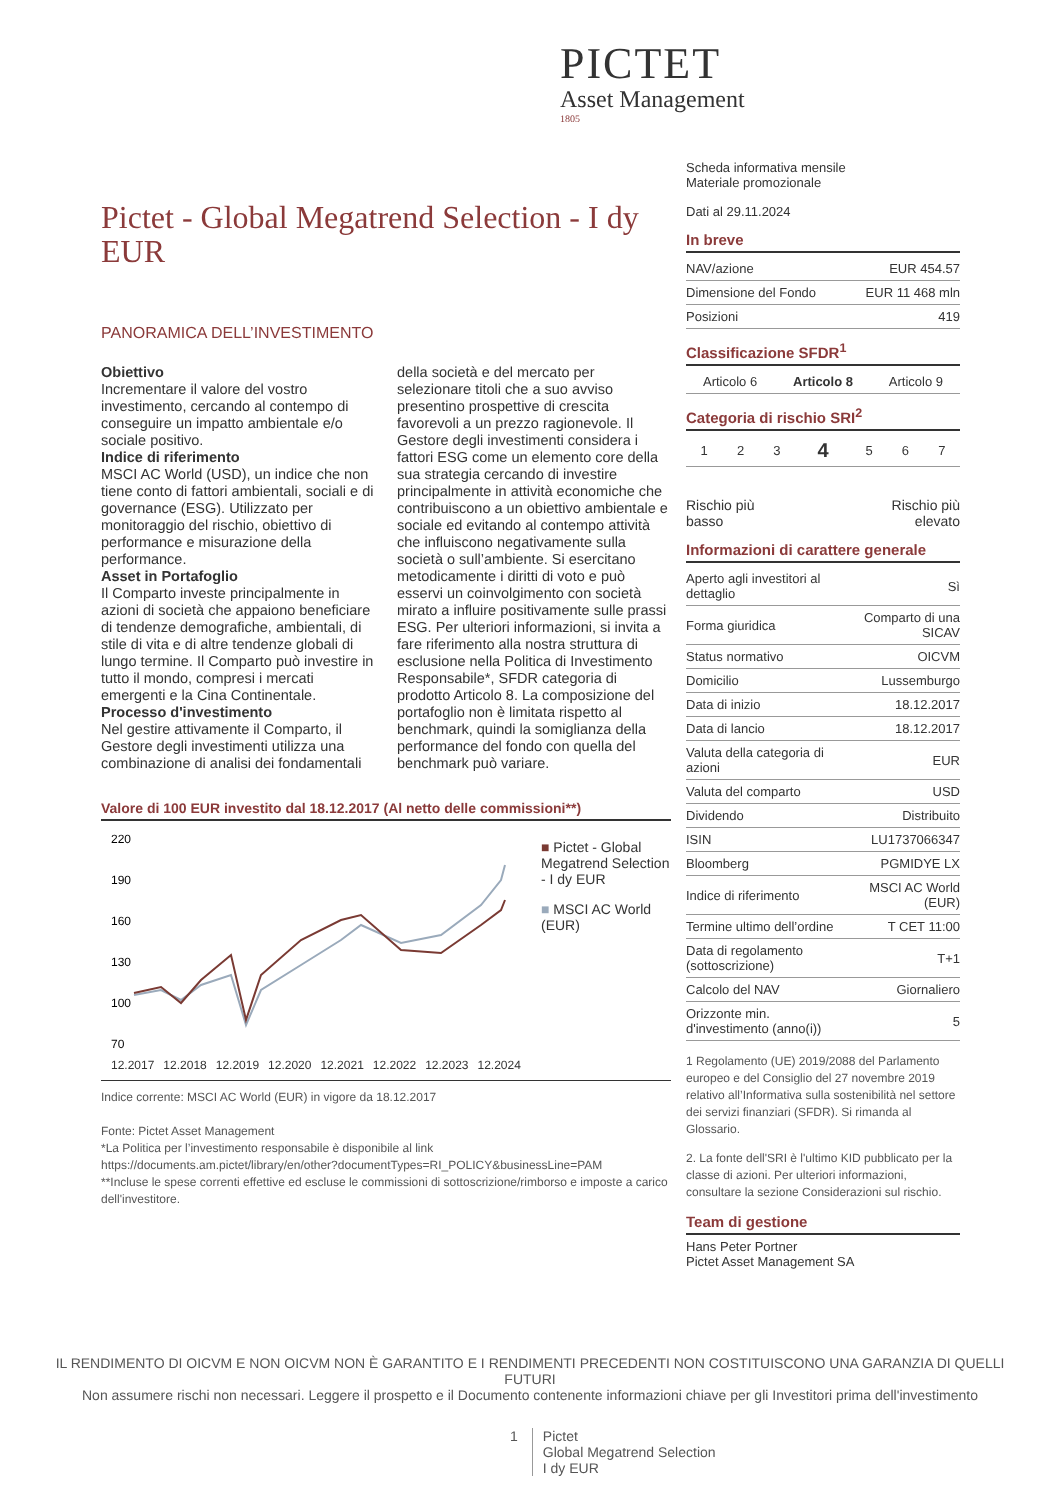PICTET
Asset Management
1805
Scheda informativa mensile
Materiale promozionale
Dati al 29.11.2024
In breve
| NAV/azione | EUR 454.57 |
| Dimensione del Fondo | EUR 11 468 mln |
| Posizioni | 419 |
Classificazione SFDR<sup>1</sup>
| Articolo 6 | Articolo 8 | Articolo 9 |
Categoria di rischio SRI<sup>2</sup>
| 1 | 2 | 3 | 4 | 5 | 6 | 7 |
Rischio più
basso Rischio più
elevato
Informazioni di carattere generale
| Aperto agli investitori al dettaglio | Sì |
| Forma giuridica | Comparto di una SICAV |
| Status normativo | OICVM |
| Domicilio | Lussemburgo |
| Data di inizio | 18.12.2017 |
| Data di lancio | 18.12.2017 |
| Valuta della categoria di azioni | EUR |
| Valuta del comparto | USD |
| Dividendo | Distribuito |
| ISIN | LU1737066347 |
| Bloomberg | PGMIDYE LX |
| Indice di riferimento | MSCI AC World (EUR) |
| Termine ultimo dell’ordine | T CET 11:00 |
| Data di regolamento (sottoscrizione) | T+1 |
| Calcolo del NAV | Giornaliero |
| Orizzonte min. d'investimento (anno(i)) | 5 |
1 Regolamento (UE) 2019/2088 del Parlamento europeo e del Consiglio del 27 novembre 2019 relativo all’Informativa sulla sostenibilità nel settore dei servizi finanziari (SFDR). Si rimanda al Glossario.
2. La fonte dell'SRI è l'ultimo KID pubblicato per la classe di azioni. Per ulteriori informazioni, consultare la sezione Considerazioni sul rischio.
Team di gestione
Hans Peter Portner
Pictet Asset Management SA
Pictet - Global Megatrend Selection - I dy EUR
PANORAMICA DELL’INVESTIMENTO
Obiettivo
Incrementare il valore del vostro investimento, cercando al contempo di conseguire un impatto ambientale e/o sociale positivo.
Indice di riferimento
MSCI AC World (USD), un indice che non tiene conto di fattori ambientali, sociali e di governance (ESG). Utilizzato per monitoraggio del rischio, obiettivo di performance e misurazione della performance.
Asset in Portafoglio
Il Comparto investe principalmente in azioni di società che appaiono beneficiare di tendenze demografiche, ambientali, di stile di vita e di altre tendenze globali di lungo termine. Il Comparto può investire in tutto il mondo, compresi i mercati emergenti e la Cina Continentale.
Processo d'investimento
Nel gestire attivamente il Comparto, il Gestore degli investimenti utilizza una combinazione di analisi dei fondamentali della società e del mercato per selezionare titoli che a suo avviso presentino prospettive di crescita favorevoli a un prezzo ragionevole. Il Gestore degli investimenti considera i fattori ESG come un elemento core della sua strategia cercando di investire principalmente in attività economiche che contribuiscono a un obiettivo ambientale e sociale ed evitando al contempo attività che influiscono negativamente sulla società o sull’ambiente. Si esercitano metodicamente i diritti di voto e può esservi un coinvolgimento con società mirato a influire positivamente sulle prassi ESG. Per ulteriori informazioni, si invita a fare riferimento alla nostra struttura di esclusione nella Politica di Investimento Responsabile*, SFDR categoria di prodotto Articolo 8. La composizione del portafoglio non è limitata rispetto al benchmark, quindi la somiglianza della performance del fondo con quella del benchmark può variare.
Valore di 100 EUR investito dal 18.12.2017 (Al netto delle commissioni**)
220
190
160
130
100
70
12.2017 12.2018 12.2019 12.2020 12.2021 12.2022 12.2023 12.2024
■ Pictet - Global Megatrend Selection - I dy EUR
■ MSCI AC World (EUR)
Indice corrente: MSCI AC World (EUR) in vigore da 18.12.2017
Fonte: Pictet Asset Management
*La Politica per l’investimento responsabile è disponibile al link
https://documents.am.pictet/library/en/other?documentTypes=RI_POLICY&businessLine=PAM
**Incluse le spese correnti effettive ed escluse le commissioni di sottoscrizione/rimborso e imposte a carico dell'investitore.
IL RENDIMENTO DI OICVM E NON OICVM NON È GARANTITO E I RENDIMENTI PRECEDENTI NON COSTITUISCONO UNA GARANZIA DI QUELLI FUTURI
Non assumere rischi non necessari. Leggere il prospetto e il Documento contenente informazioni chiave per gli Investitori prima dell'investimento
1 Pictet
Global Megatrend Selection
I dy EUR